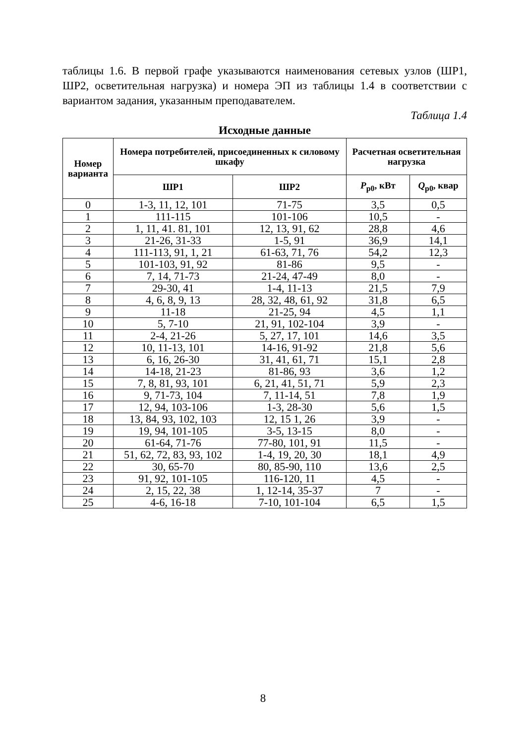таблицы 1.6. В первой графе указываются наименования сетевых узлов (ШР1, ШР2, осветительная нагрузка) и номера ЭП из таблицы 1.4 в соответствии с вариантом задания, указанным преподавателем.
Таблица 1.4
Исходные данные
| Номер варианта | Номера потребителей, присоединенных к силовому шкафу | | Расчетная осветительная нагрузка | |
| --- | --- | --- | --- | --- |
| | ШР1 | ШР2 | P<sub>р0</sub>, кВт | Q<sub>р0</sub>, квар |
| 0 | 1-3, 11, 12, 101 | 71-75 | 3,5 | 0,5 |
| 1 | 111-115 | 101-106 | 10,5 | - |
| 2 | 1, 11, 41. 81, 101 | 12, 13, 91, 62 | 28,8 | 4,6 |
| 3 | 21-26, 31-33 | 1-5, 91 | 36,9 | 14,1 |
| 4 | 111-113, 91, 1, 21 | 61-63, 71, 76 | 54,2 | 12,3 |
| 5 | 101-103, 91, 92 | 81-86 | 9,5 | - |
| 6 | 7, 14, 71-73 | 21-24, 47-49 | 8,0 | - |
| 7 | 29-30, 41 | 1-4, 11-13 | 21,5 | 7,9 |
| 8 | 4, 6, 8, 9, 13 | 28, 32, 48, 61, 92 | 31,8 | 6,5 |
| 9 | 11-18 | 21-25, 94 | 4,5 | 1,1 |
| 10 | 5, 7-10 | 21, 91, 102-104 | 3,9 | - |
| 11 | 2-4, 21-26 | 5, 27, 17, 101 | 14,6 | 3,5 |
| 12 | 10, 11-13, 101 | 14-16, 91-92 | 21,8 | 5,6 |
| 13 | 6, 16, 26-30 | 31, 41, 61, 71 | 15,1 | 2,8 |
| 14 | 14-18, 21-23 | 81-86, 93 | 3,6 | 1,2 |
| 15 | 7, 8, 81, 93, 101 | 6, 21, 41, 51, 71 | 5,9 | 2,3 |
| 16 | 9, 71-73, 104 | 7, 11-14, 51 | 7,8 | 1,9 |
| 17 | 12, 94, 103-106 | 1-3, 28-30 | 5,6 | 1,5 |
| 18 | 13, 84, 93, 102, 103 | 12, 15 1, 26 | 3,9 | - |
| 19 | 19, 94, 101-105 | 3-5, 13-15 | 8,0 | - |
| 20 | 61-64, 71-76 | 77-80, 101, 91 | 11,5 | - |
| 21 | 51, 62, 72, 83, 93, 102 | 1-4, 19, 20, 30 | 18,1 | 4,9 |
| 22 | 30, 65-70 | 80, 85-90, 110 | 13,6 | 2,5 |
| 23 | 91, 92, 101-105 | 116-120, 11 | 4,5 | - |
| 24 | 2, 15, 22, 38 | 1, 12-14, 35-37 | 7 | - |
| 25 | 4-6, 16-18 | 7-10, 101-104 | 6,5 | 1,5 |
8